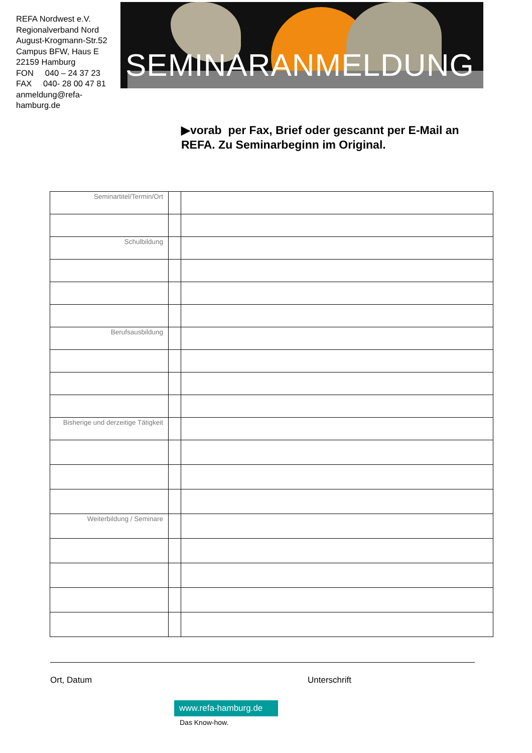REFA Nordwest e.V.
Regionalverband Nord
August-Krogmann-Str.52
Campus BFW, Haus E
22159 Hamburg
FON 040 – 24 37 23
FAX 040- 28 00 47 81
anmeldung@refa-hamburg.de
SEMINARANMELDUNG
▶vorab per Fax, Brief oder gescannt per E-Mail an REFA. Zu Seminarbeginn im Original.
| Seminartitel/Termin/Ort | | |
| Schulbildung | | |
| Berufsausbildung | | |
| Bisherige und derzeitige Tätigkeit | | |
| Weiterbildung / Seminare | | |
Ort, Datum Unterschrift
www.refa-hamburg.de
Das Know-how.